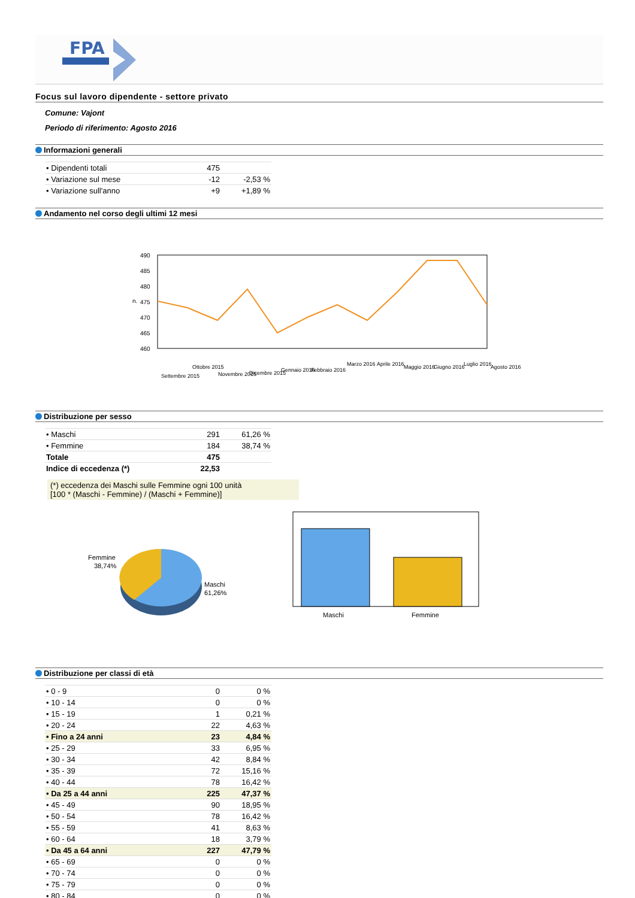FPA
Focus sul lavoro dipendente - settore privato
Comune: Vajont
Periodo di riferimento: Agosto 2016
Informazioni generali
| • Dipendenti totali | 475 | |
| • Variazione sul mese | -12 | -2,53 % |
| • Variazione sull'anno | +9 | +1,89 % |
Andamento nel corso degli ultimi 12 mesi
490
485
480
475
470
465
460
n.
Settembre 2015
Ottobre 2015
Novembre 2015
Dicembre 2015
Gennaio 2016
Febbraio 2016
Marzo 2016
Aprile 2016
Maggio 2016
Giugno 2016
Luglio 2016
Agosto 2016
Distribuzione per sesso
| • Maschi | 291 | 61,26 % |
| • Femmine | 184 | 38,74 % |
| Totale | 475 | |
| Indice di eccedenza (*) | 22,53 | |
(*) eccedenza dei Maschi sulle Femmine ogni 100 unità
[100 * (Maschi - Femmine) / (Maschi + Femmine)]
Femmine
38,74%
Maschi
61,26%
Maschi
Femmine
Distribuzione per classi di età
| • 0 - 9 | 0 | 0 % |
| • 10 - 14 | 0 | 0 % |
| • 15 - 19 | 1 | 0,21 % |
| • 20 - 24 | 22 | 4,63 % |
| • Fino a 24 anni | 23 | 4,84 % |
| • 25 - 29 | 33 | 6,95 % |
| • 30 - 34 | 42 | 8,84 % |
| • 35 - 39 | 72 | 15,16 % |
| • 40 - 44 | 78 | 16,42 % |
| • Da 25 a 44 anni | 225 | 47,37 % |
| • 45 - 49 | 90 | 18,95 % |
| • 50 - 54 | 78 | 16,42 % |
| • 55 - 59 | 41 | 8,63 % |
| • 60 - 64 | 18 | 3,79 % |
| • Da 45 a 64 anni | 227 | 47,79 % |
| • 65 - 69 | 0 | 0 % |
| • 70 - 74 | 0 | 0 % |
| • 75 - 79 | 0 | 0 % |
| • 80 - 84 | 0 | 0 % |